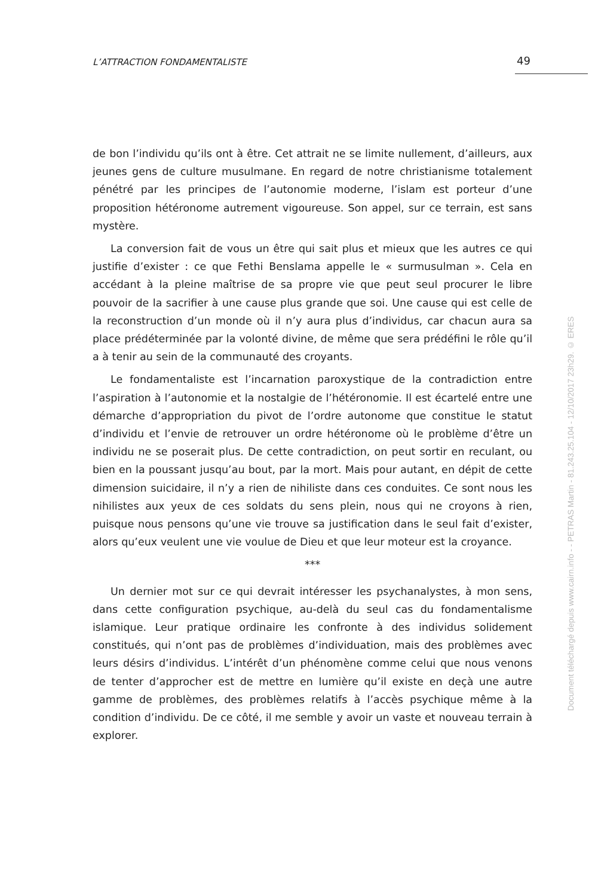L’ATTRACTION FONDAMENTALISTE 49
de bon l’individu qu’ils ont à être. Cet attrait ne se limite nullement, d’ailleurs, aux jeunes gens de culture musulmane. En regard de notre christianisme totalement pénétré par les principes de l’autonomie moderne, l’islam est porteur d’une proposition hétéronome autrement vigoureuse. Son appel, sur ce terrain, est sans mystère.
La conversion fait de vous un être qui sait plus et mieux que les autres ce qui justifie d’exister : ce que Fethi Benslama appelle le « surmusulman ». Cela en accédant à la pleine maîtrise de sa propre vie que peut seul procurer le libre pouvoir de la sacrifier à une cause plus grande que soi. Une cause qui est celle de la reconstruction d’un monde où il n’y aura plus d’individus, car chacun aura sa place prédéterminée par la volonté divine, de même que sera prédéfini le rôle qu’il a à tenir au sein de la communauté des croyants.
Le fondamentaliste est l’incarnation paroxystique de la contradiction entre l’aspiration à l’autonomie et la nostalgie de l’hétéronomie. Il est écartelé entre une démarche d’appropriation du pivot de l’ordre autonome que constitue le statut d’individu et l’envie de retrouver un ordre hétéronome où le problème d’être un individu ne se poserait plus. De cette contradiction, on peut sortir en reculant, ou bien en la poussant jusqu’au bout, par la mort. Mais pour autant, en dépit de cette dimension suicidaire, il n’y a rien de nihiliste dans ces conduites. Ce sont nous les nihilistes aux yeux de ces soldats du sens plein, nous qui ne croyons à rien, puisque nous pensons qu’une vie trouve sa justification dans le seul fait d’exister, alors qu’eux veulent une vie voulue de Dieu et que leur moteur est la croyance.
***
Un dernier mot sur ce qui devrait intéresser les psychanalystes, à mon sens, dans cette configuration psychique, au-delà du seul cas du fondamentalisme islamique. Leur pratique ordinaire les confronte à des individus solidement constitués, qui n’ont pas de problèmes d’individuation, mais des problèmes avec leurs désirs d’individus. L’intérêt d’un phénomène comme celui que nous venons de tenter d’approcher est de mettre en lumière qu’il existe en deçà une autre gamme de problèmes, des problèmes relatifs à l’accès psychique même à la condition d’individu. De ce côté, il me semble y avoir un vaste et nouveau terrain à explorer.
Document téléchargé depuis www.cairn.info - - PETRAS Martin - 81.243.25.104 - 12/10/2017 23h29. © ERES